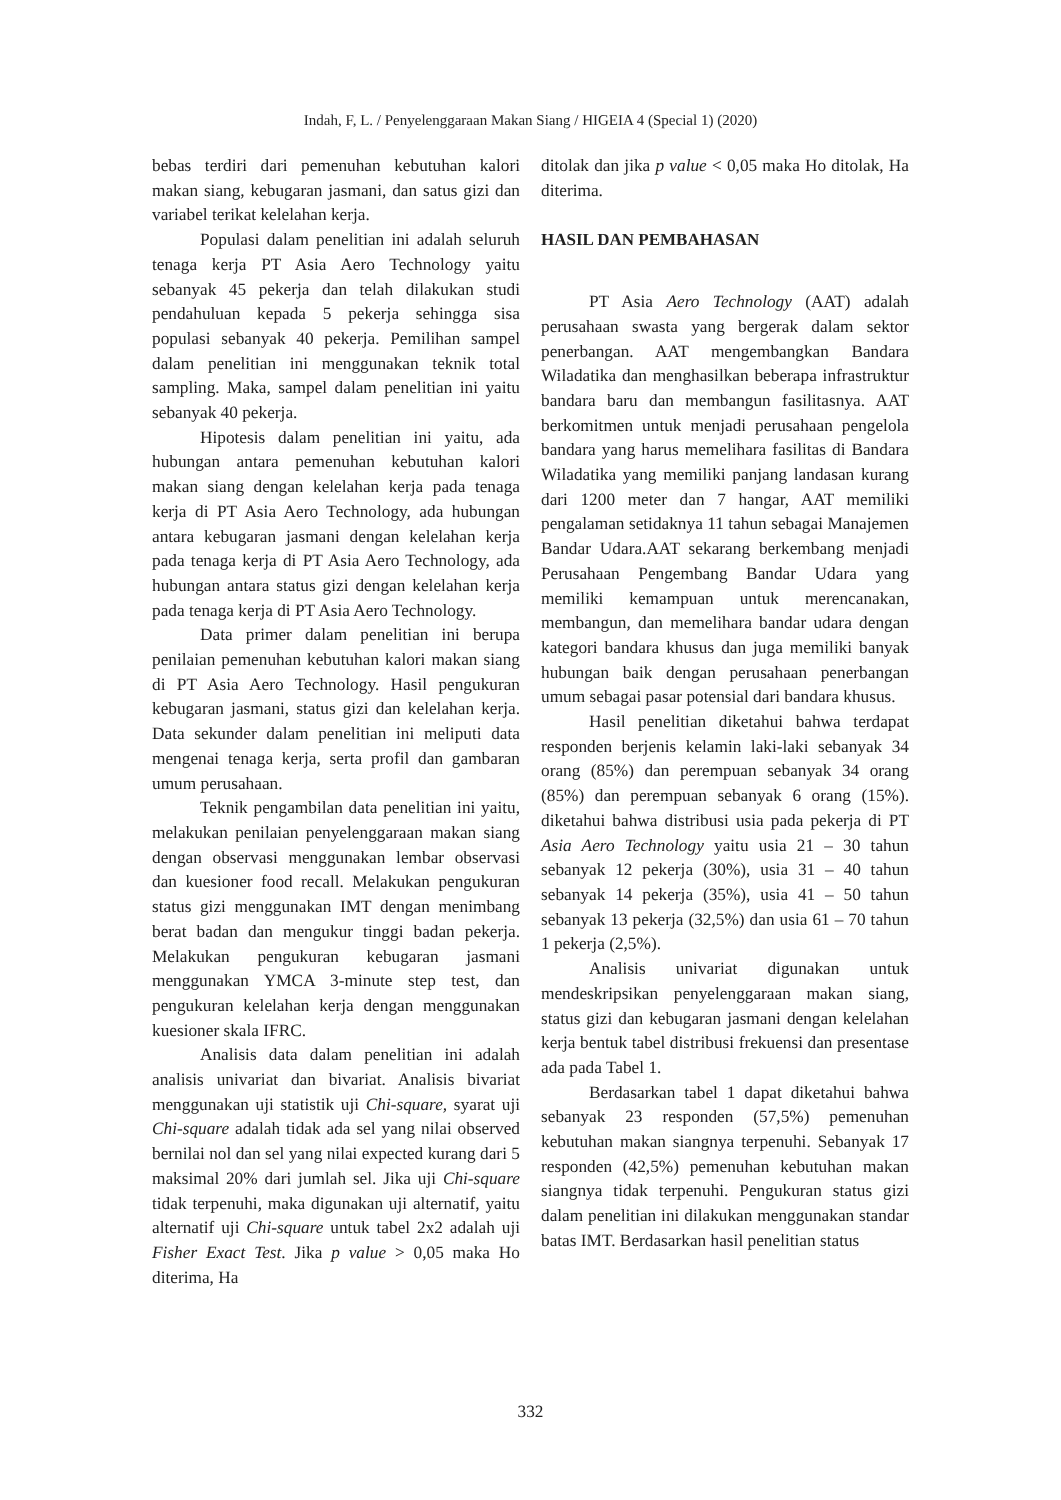Indah, F, L. / Penyelenggaraan Makan Siang / HIGEIA 4 (Special 1) (2020)
bebas terdiri dari pemenuhan kebutuhan kalori makan siang, kebugaran jasmani, dan satus gizi dan variabel terikat kelelahan kerja.
Populasi dalam penelitian ini adalah seluruh tenaga kerja PT Asia Aero Technology yaitu sebanyak 45 pekerja dan telah dilakukan studi pendahuluan kepada 5 pekerja sehingga sisa populasi sebanyak 40 pekerja. Pemilihan sampel dalam penelitian ini menggunakan teknik total sampling. Maka, sampel dalam penelitian ini yaitu sebanyak 40 pekerja.
Hipotesis dalam penelitian ini yaitu, ada hubungan antara pemenuhan kebutuhan kalori makan siang dengan kelelahan kerja pada tenaga kerja di PT Asia Aero Technology, ada hubungan antara kebugaran jasmani dengan kelelahan kerja pada tenaga kerja di PT Asia Aero Technology, ada hubungan antara status gizi dengan kelelahan kerja pada tenaga kerja di PT Asia Aero Technology.
Data primer dalam penelitian ini berupa penilaian pemenuhan kebutuhan kalori makan siang di PT Asia Aero Technology. Hasil pengukuran kebugaran jasmani, status gizi dan kelelahan kerja. Data sekunder dalam penelitian ini meliputi data mengenai tenaga kerja, serta profil dan gambaran umum perusahaan.
Teknik pengambilan data penelitian ini yaitu, melakukan penilaian penyelenggaraan makan siang dengan observasi menggunakan lembar observasi dan kuesioner food recall. Melakukan pengukuran status gizi menggunakan IMT dengan menimbang berat badan dan mengukur tinggi badan pekerja. Melakukan pengukuran kebugaran jasmani menggunakan YMCA 3-minute step test, dan pengukuran kelelahan kerja dengan menggunakan kuesioner skala IFRC.
Analisis data dalam penelitian ini adalah analisis univariat dan bivariat. Analisis bivariat menggunakan uji statistik uji Chi-square, syarat uji Chi-square adalah tidak ada sel yang nilai observed bernilai nol dan sel yang nilai expected kurang dari 5 maksimal 20% dari jumlah sel. Jika uji Chi-square tidak terpenuhi, maka digunakan uji alternatif, yaitu alternatif uji Chi-square untuk tabel 2x2 adalah uji Fisher Exact Test. Jika p value > 0,05 maka Ho diterima, Ha
ditolak dan jika p value < 0,05 maka Ho ditolak, Ha diterima.
HASIL DAN PEMBAHASAN
PT Asia Aero Technology (AAT) adalah perusahaan swasta yang bergerak dalam sektor penerbangan. AAT mengembangkan Bandara Wiladatika dan menghasilkan beberapa infrastruktur bandara baru dan membangun fasilitasnya. AAT berkomitmen untuk menjadi perusahaan pengelola bandara yang harus memelihara fasilitas di Bandara Wiladatika yang memiliki panjang landasan kurang dari 1200 meter dan 7 hangar, AAT memiliki pengalaman setidaknya 11 tahun sebagai Manajemen Bandar Udara.AAT sekarang berkembang menjadi Perusahaan Pengembang Bandar Udara yang memiliki kemampuan untuk merencanakan, membangun, dan memelihara bandar udara dengan kategori bandara khusus dan juga memiliki banyak hubungan baik dengan perusahaan penerbangan umum sebagai pasar potensial dari bandara khusus.
Hasil penelitian diketahui bahwa terdapat responden berjenis kelamin laki-laki sebanyak 34 orang (85%) dan perempuan sebanyak 34 orang (85%) dan perempuan sebanyak 6 orang (15%). diketahui bahwa distribusi usia pada pekerja di PT Asia Aero Technology yaitu usia 21 – 30 tahun sebanyak 12 pekerja (30%), usia 31 – 40 tahun sebanyak 14 pekerja (35%), usia 41 – 50 tahun sebanyak 13 pekerja (32,5%) dan usia 61 – 70 tahun 1 pekerja (2,5%).
Analisis univariat digunakan untuk mendeskripsikan penyelenggaraan makan siang, status gizi dan kebugaran jasmani dengan kelelahan kerja bentuk tabel distribusi frekuensi dan presentase ada pada Tabel 1.
Berdasarkan tabel 1 dapat diketahui bahwa sebanyak 23 responden (57,5%) pemenuhan kebutuhan makan siangnya terpenuhi. Sebanyak 17 responden (42,5%) pemenuhan kebutuhan makan siangnya tidak terpenuhi. Pengukuran status gizi dalam penelitian ini dilakukan menggunakan standar batas IMT. Berdasarkan hasil penelitian status
332